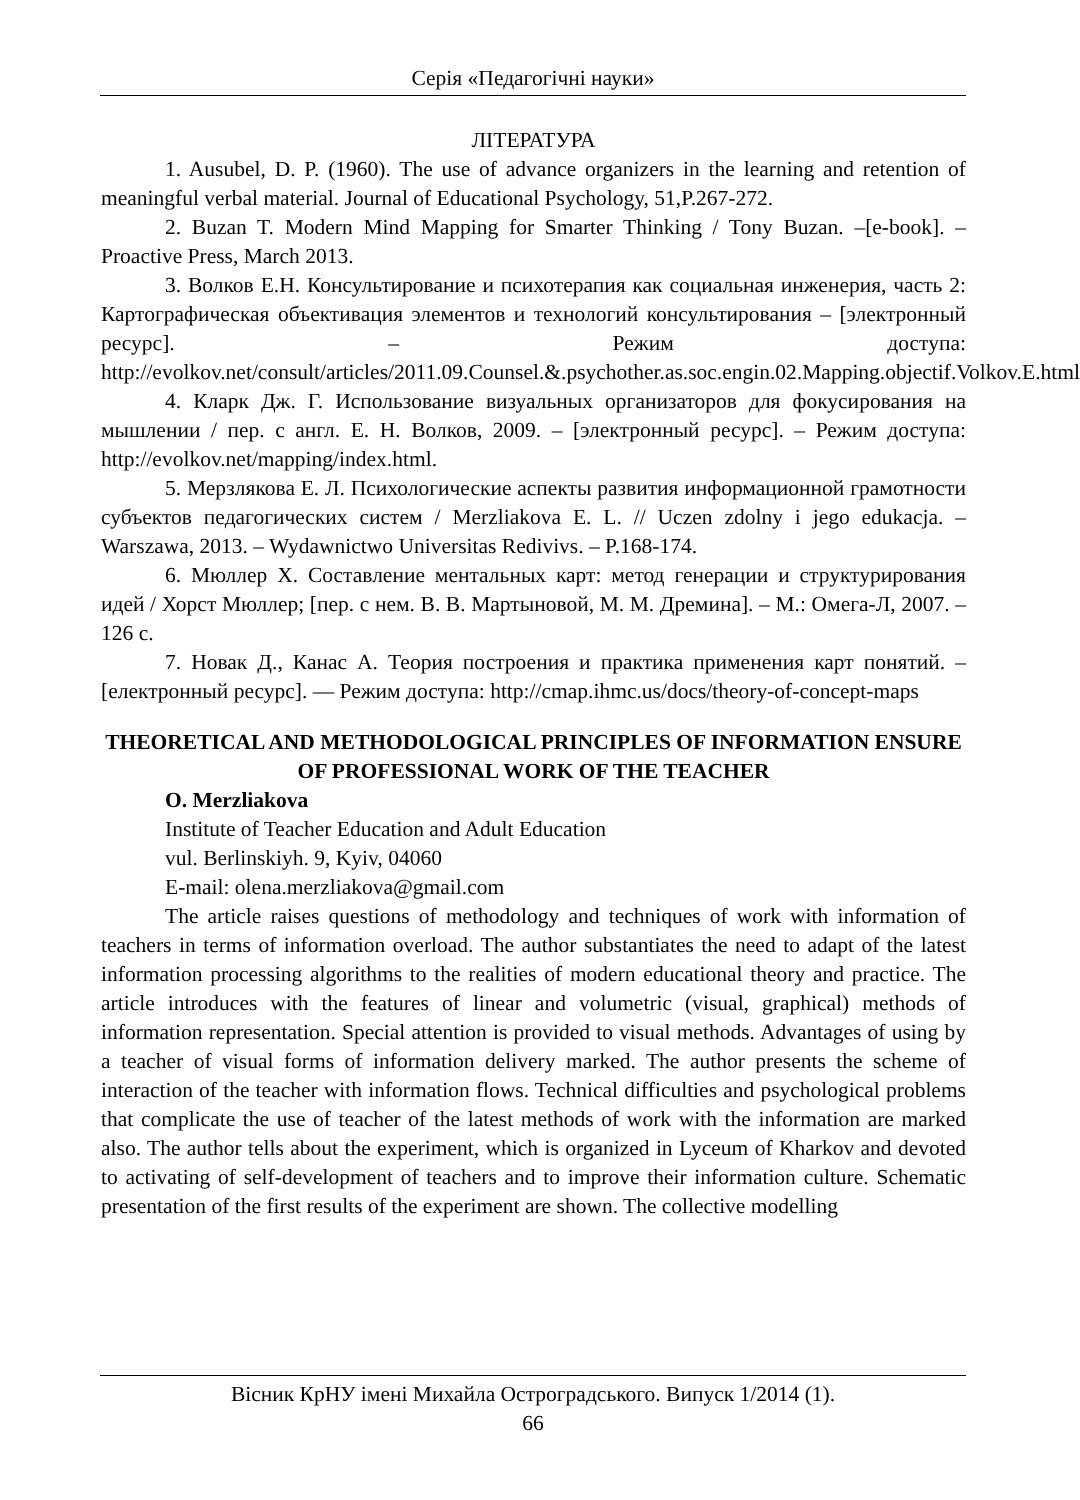Серія «Педагогічні науки»
ЛІТЕРАТУРА
1. Ausubel, D. P. (1960). The use of advance organizers in the learning and retention of meaningful verbal material. Journal of Educational Psychology, 51,P.267-272.
2. Buzan T. Modern Mind Mapping for Smarter Thinking / Tony Buzan. –[e-book]. – Proactive Press, March 2013.
3. Волков Е.Н. Консультирование и психотерапия как социальная инженерия, часть 2: Картографическая объективация элементов и технологий консультирования – [электронный ресурс]. – Режим доступа: http://evolkov.net/consult/articles/2011.09.Counsel.&.psychother.as.soc.engin.02.Mapping.objectif.Volkov.E.html
4. Кларк Дж. Г. Использование визуальных организаторов для фокусирования на мышлении / пер. с англ. Е. Н. Волков, 2009. – [электронный ресурс]. – Режим доступа: http://evolkov.net/mapping/index.html.
5. Мерзлякова Е. Л. Психологические аспекты развития информационной грамотности субъектов педагогических систем / Merzliakova E. L. // Uczen zdolny i jego edukacja. – Warszawa, 2013. – Wydawnictwo Universitas Redivivs. – P.168-174.
6. Мюллер Х. Составление ментальных карт: метод генерации и структурирования идей / Хорст Мюллер; [пер. с нем. В. В. Мартыновой, М. М. Дремина]. – М.: Омега-Л, 2007. – 126 с.
7. Новак Д., Канас А. Теория построения и практика применения карт понятий. – [електронный ресурс]. — Режим доступа: http://cmap.ihmc.us/docs/theory-of-concept-maps
THEORETICAL AND METHODOLOGICAL PRINCIPLES OF INFORMATION ENSURE OF PROFESSIONAL WORK OF THE TEACHER
O. Merzliakova
Institute of Teacher Education and Adult Education
vul. Berlinskiyh. 9, Kyiv, 04060
E-mail: olena.merzliakova@gmail.com
The article raises questions of methodology and techniques of work with information of teachers in terms of information overload. The author substantiates the need to adapt of the latest information processing algorithms to the realities of modern educational theory and practice. The article introduces with the features of linear and volumetric (visual, graphical) methods of information representation. Special attention is provided to visual methods. Advantages of using by a teacher of visual forms of information delivery marked. The author presents the scheme of interaction of the teacher with information flows. Technical difficulties and psychological problems that complicate the use of teacher of the latest methods of work with the information are marked also. The author tells about the experiment, which is organized in Lyceum of Kharkov and devoted to activating of self-development of teachers and to improve their information culture. Schematic presentation of the first results of the experiment are shown. The collective modelling
Вісник КрНУ імені Михайла Остроградського. Випуск 1/2014 (1).
66